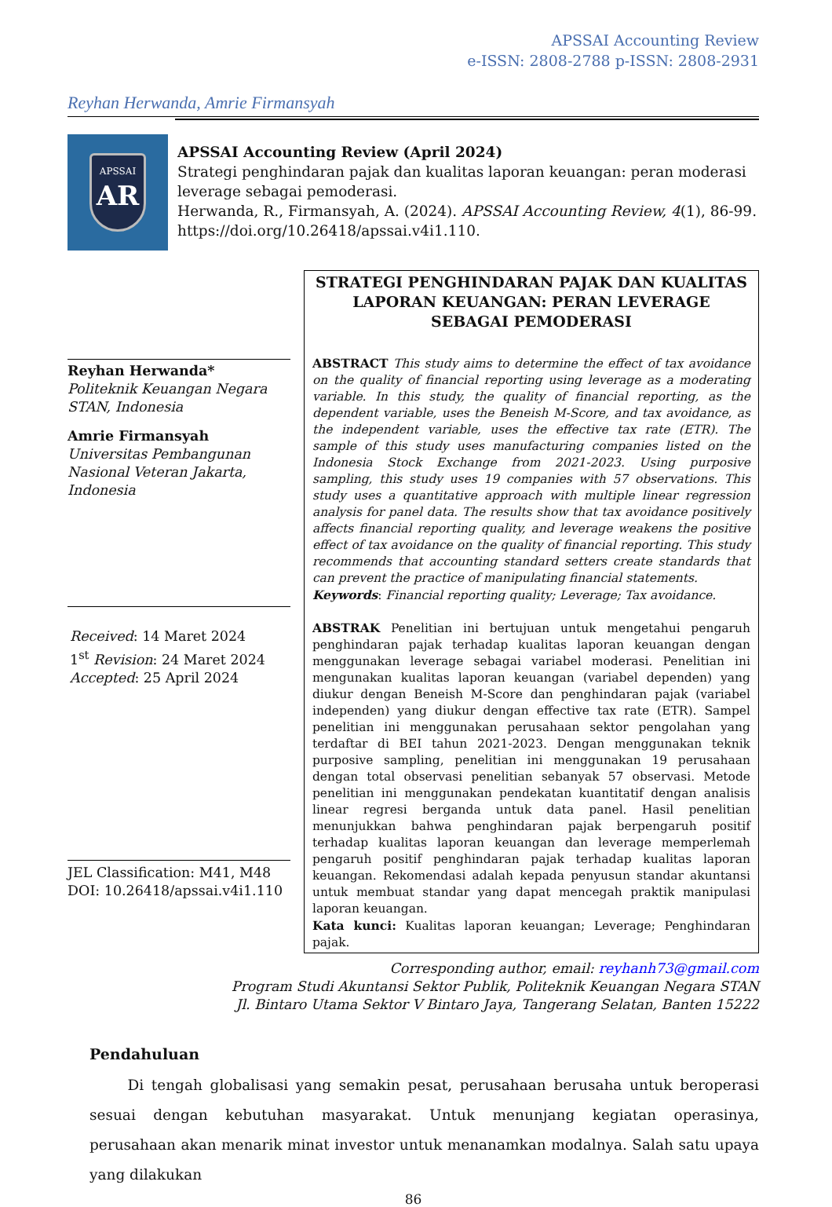APSSAI Accounting Review
e-ISSN: 2808-2788 p-ISSN: 2808-2931
Reyhan Herwanda, Amrie Firmansyah
APSSAI
AR
APSSAI Accounting Review (April 2024)
Strategi penghindaran pajak dan kualitas laporan keuangan: peran moderasi leverage sebagai pemoderasi.
Herwanda, R., Firmansyah, A. (2024). APSSAI Accounting Review, 4(1), 86-99. https://doi.org/10.26418/apssai.v4i1.110.
Reyhan Herwanda*
Politeknik Keuangan Negara STAN, Indonesia
Amrie Firmansyah
Universitas Pembangunan Nasional Veteran Jakarta, Indonesia
Received: 14 Maret 2024
1<sup>st</sup> Revision: 24 Maret 2024
Accepted: 25 April 2024
JEL Classification: M41, M48
DOI: 10.26418/apssai.v4i1.110
STRATEGI PENGHINDARAN PAJAK DAN KUALITAS LAPORAN KEUANGAN: PERAN LEVERAGE SEBAGAI PEMODERASI
ABSTRACT This study aims to determine the effect of tax avoidance on the quality of financial reporting using leverage as a moderating variable. In this study, the quality of financial reporting, as the dependent variable, uses the Beneish M-Score, and tax avoidance, as the independent variable, uses the effective tax rate (ETR). The sample of this study uses manufacturing companies listed on the Indonesia Stock Exchange from 2021-2023. Using purposive sampling, this study uses 19 companies with 57 observations. This study uses a quantitative approach with multiple linear regression analysis for panel data. The results show that tax avoidance positively affects financial reporting quality, and leverage weakens the positive effect of tax avoidance on the quality of financial reporting. This study recommends that accounting standard setters create standards that can prevent the practice of manipulating financial statements.
Keywords: Financial reporting quality; Leverage; Tax avoidance.
ABSTRAK Penelitian ini bertujuan untuk mengetahui pengaruh penghindaran pajak terhadap kualitas laporan keuangan dengan menggunakan leverage sebagai variabel moderasi. Penelitian ini mengunakan kualitas laporan keuangan (variabel dependen) yang diukur dengan Beneish M-Score dan penghindaran pajak (variabel independen) yang diukur dengan effective tax rate (ETR). Sampel penelitian ini menggunakan perusahaan sektor pengolahan yang terdaftar di BEI tahun 2021-2023. Dengan menggunakan teknik purposive sampling, penelitian ini menggunakan 19 perusahaan dengan total observasi penelitian sebanyak 57 observasi. Metode penelitian ini menggunakan pendekatan kuantitatif dengan analisis linear regresi berganda untuk data panel. Hasil penelitian menunjukkan bahwa penghindaran pajak berpengaruh positif terhadap kualitas laporan keuangan dan leverage memperlemah pengaruh positif penghindaran pajak terhadap kualitas laporan keuangan. Rekomendasi adalah kepada penyusun standar akuntansi untuk membuat standar yang dapat mencegah praktik manipulasi laporan keuangan.
Kata kunci: Kualitas laporan keuangan; Leverage; Penghindaran pajak.
Corresponding author, email: reyhanh73@gmail.com
Program Studi Akuntansi Sektor Publik, Politeknik Keuangan Negara STAN
Jl. Bintaro Utama Sektor V Bintaro Jaya, Tangerang Selatan, Banten 15222
Pendahuluan
Di tengah globalisasi yang semakin pesat, perusahaan berusaha untuk beroperasi sesuai dengan kebutuhan masyarakat. Untuk menunjang kegiatan operasinya, perusahaan akan menarik minat investor untuk menanamkan modalnya. Salah satu upaya yang dilakukan
86